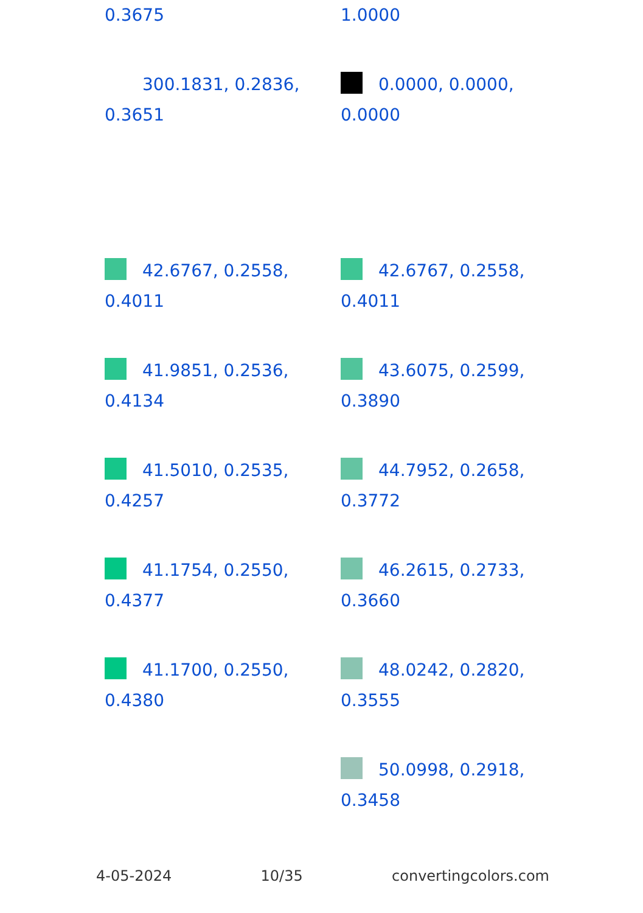0.3675
300.1831, 0.2836, 0.3651
42.6767, 0.2558, 0.4011
41.9851, 0.2536, 0.4134
41.5010, 0.2535, 0.4257
41.1754, 0.2550, 0.4377
41.1700, 0.2550, 0.4380
1.0000
0.0000, 0.0000, 0.0000
42.6767, 0.2558, 0.4011
43.6075, 0.2599, 0.3890
44.7952, 0.2658, 0.3772
46.2615, 0.2733, 0.3660
48.0242, 0.2820, 0.3555
50.0998, 0.2918, 0.3458
4-05-2024 10/35 convertingcolors.com